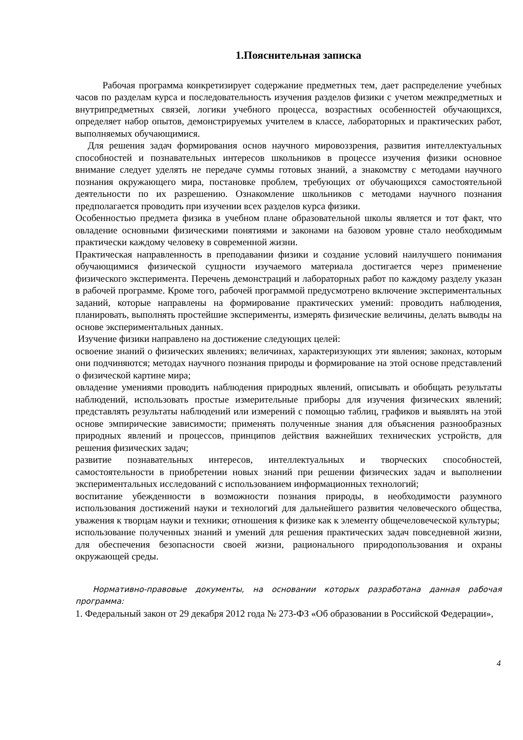1.Пояснительная записка
Рабочая программа конкретизирует содержание предметных тем, дает распределение учебных часов по разделам курса и последовательность изучения разделов физики с учетом межпредметных и внутрипредметных связей, логики учебного процесса, возрастных особенностей обучающихся, определяет набор опытов, демонстрируемых учителем в классе, лабораторных и практических работ, выполняемых обучающимися.
Для решения задач формирования основ научного мировоззрения, развития интеллектуальных способностей и познавательных интересов школьников в процессе изучения физики основное внимание следует уделять не передаче суммы готовых знаний, а знакомству с методами научного познания окружающего мира, постановке проблем, требующих от обучающихся самостоятельной деятельности по их разрешению. Ознакомление школьников с методами научного познания предполагается проводить при изучении всех разделов курса физики.
Особенностью предмета физика в учебном плане образовательной школы является и тот факт, что овладение основными физическими понятиями и законами на базовом уровне стало необходимым практически каждому человеку в современной жизни.
Практическая направленность в преподавании физики и создание условий наилучшего понимания обучающимися физической сущности изучаемого материала достигается через применение физического эксперимента. Перечень демонстраций и лабораторных работ по каждому разделу указан в рабочей программе. Кроме того, рабочей программой предусмотрено включение экспериментальных заданий, которые направлены на формирование практических умений: проводить наблюдения, планировать, выполнять простейшие эксперименты, измерять физические величины, делать выводы на основе экспериментальных данных.
Изучение физики направлено на достижение следующих целей:
освоение знаний о физических явлениях; величинах, характеризующих эти явления; законах, которым они подчиняются; методах научного познания природы и формирование на этой основе представлений о физической картине мира;
овладение умениями проводить наблюдения природных явлений, описывать и обобщать результаты наблюдений, использовать простые измерительные приборы для изучения физических явлений; представлять результаты наблюдений или измерений с помощью таблиц, графиков и выявлять на этой основе эмпирические зависимости; применять полученные знания для объяснения разнообразных природных явлений и процессов, принципов действия важнейших технических устройств, для решения физических задач;
развитие познавательных интересов, интеллектуальных и творческих способностей, самостоятельности в приобретении новых знаний при решении физических задач и выполнении экспериментальных исследований с использованием информационных технологий;
воспитание убежденности в возможности познания природы, в необходимости разумного использования достижений науки и технологий для дальнейшего развития человеческого общества, уважения к творцам науки и техники; отношения к физике как к элементу общечеловеческой культуры;
использование полученных знаний и умений для решения практических задач повседневной жизни, для обеспечения безопасности своей жизни, рационального природопользования и охраны окружающей среды.
Нормативно-правовые документы, на основании которых разработана данная рабочая программа:
1. Федеральный закон от 29 декабря 2012 года № 273-ФЗ «Об образовании в Российской Федерации»,
4